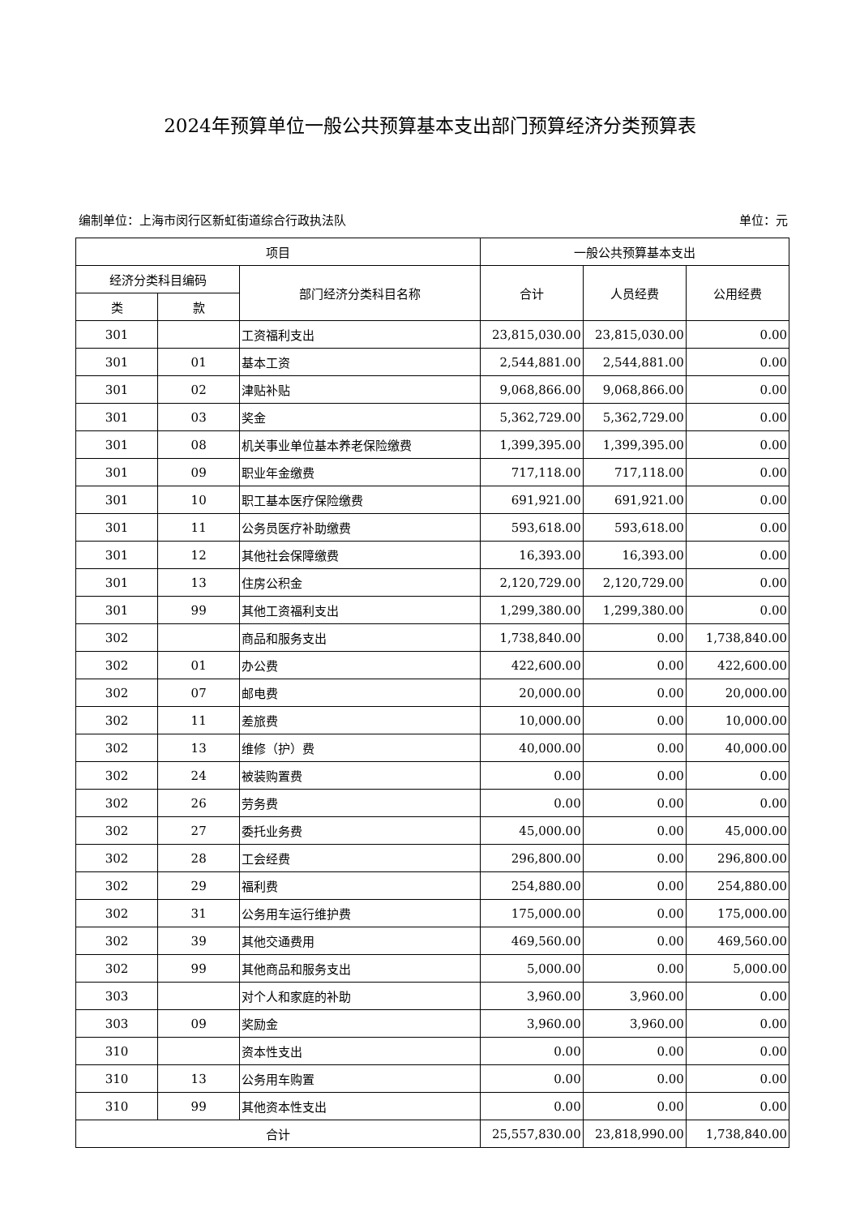2024年预算单位一般公共预算基本支出部门预算经济分类预算表
编制单位：上海市闵行区新虹街道综合行政执法队 单位：元
| 项目 | | | 一般公共预算基本支出 | | |
| --- | --- | --- | --- | --- | --- |
| 经济分类科目编码 | | 部门经济分类科目名称 | 合计 | 人员经费 | 公用经费 |
| 类 | 款 | | | | |
| 301 | | 工资福利支出 | 23,815,030.00 | 23,815,030.00 | 0.00 |
| 301 | 01 | 基本工资 | 2,544,881.00 | 2,544,881.00 | 0.00 |
| 301 | 02 | 津贴补贴 | 9,068,866.00 | 9,068,866.00 | 0.00 |
| 301 | 03 | 奖金 | 5,362,729.00 | 5,362,729.00 | 0.00 |
| 301 | 08 | 机关事业单位基本养老保险缴费 | 1,399,395.00 | 1,399,395.00 | 0.00 |
| 301 | 09 | 职业年金缴费 | 717,118.00 | 717,118.00 | 0.00 |
| 301 | 10 | 职工基本医疗保险缴费 | 691,921.00 | 691,921.00 | 0.00 |
| 301 | 11 | 公务员医疗补助缴费 | 593,618.00 | 593,618.00 | 0.00 |
| 301 | 12 | 其他社会保障缴费 | 16,393.00 | 16,393.00 | 0.00 |
| 301 | 13 | 住房公积金 | 2,120,729.00 | 2,120,729.00 | 0.00 |
| 301 | 99 | 其他工资福利支出 | 1,299,380.00 | 1,299,380.00 | 0.00 |
| 302 | | 商品和服务支出 | 1,738,840.00 | 0.00 | 1,738,840.00 |
| 302 | 01 | 办公费 | 422,600.00 | 0.00 | 422,600.00 |
| 302 | 07 | 邮电费 | 20,000.00 | 0.00 | 20,000.00 |
| 302 | 11 | 差旅费 | 10,000.00 | 0.00 | 10,000.00 |
| 302 | 13 | 维修（护）费 | 40,000.00 | 0.00 | 40,000.00 |
| 302 | 24 | 被装购置费 | 0.00 | 0.00 | 0.00 |
| 302 | 26 | 劳务费 | 0.00 | 0.00 | 0.00 |
| 302 | 27 | 委托业务费 | 45,000.00 | 0.00 | 45,000.00 |
| 302 | 28 | 工会经费 | 296,800.00 | 0.00 | 296,800.00 |
| 302 | 29 | 福利费 | 254,880.00 | 0.00 | 254,880.00 |
| 302 | 31 | 公务用车运行维护费 | 175,000.00 | 0.00 | 175,000.00 |
| 302 | 39 | 其他交通费用 | 469,560.00 | 0.00 | 469,560.00 |
| 302 | 99 | 其他商品和服务支出 | 5,000.00 | 0.00 | 5,000.00 |
| 303 | | 对个人和家庭的补助 | 3,960.00 | 3,960.00 | 0.00 |
| 303 | 09 | 奖励金 | 3,960.00 | 3,960.00 | 0.00 |
| 310 | | 资本性支出 | 0.00 | 0.00 | 0.00 |
| 310 | 13 | 公务用车购置 | 0.00 | 0.00 | 0.00 |
| 310 | 99 | 其他资本性支出 | 0.00 | 0.00 | 0.00 |
| 合计 | | | 25,557,830.00 | 23,818,990.00 | 1,738,840.00 |